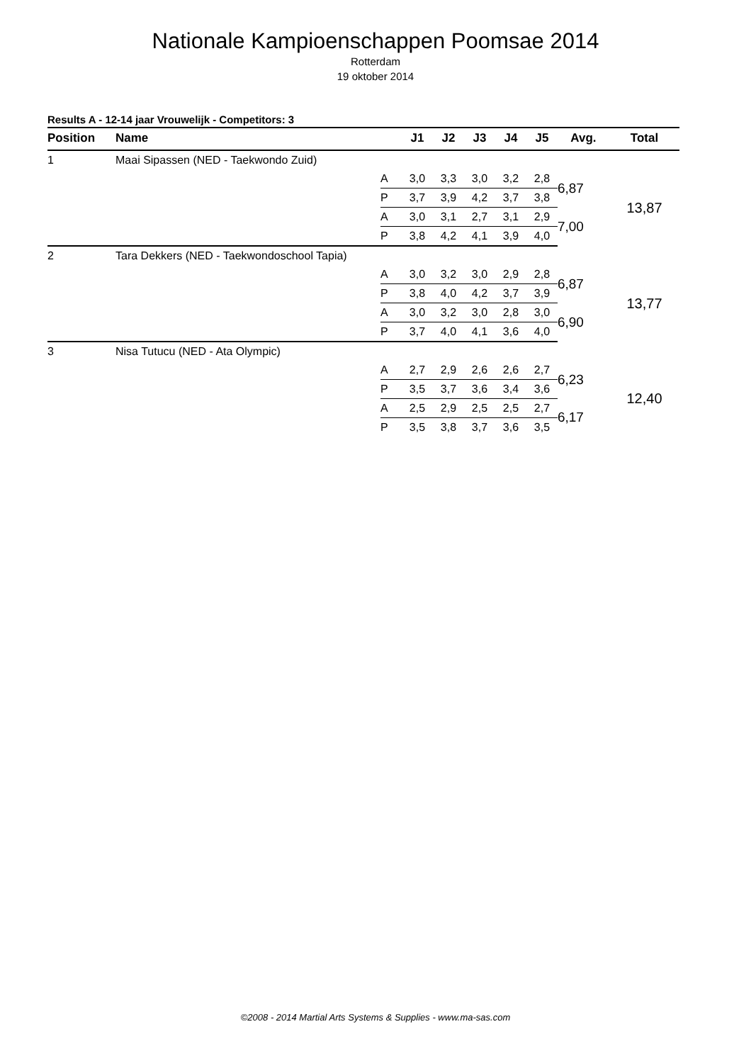Nationale Kampioenschappen Poomsae 2014
Rotterdam
19 oktober 2014
Results A - 12-14 jaar Vrouwelijk - Competitors: 3
| Position | Name | | J1 | J2 | J3 | J4 | J5 | Avg. | Total |
| --- | --- | --- | --- | --- | --- | --- | --- | --- | --- |
| 1 | Maai Sipassen (NED - Taekwondo Zuid) | | | | | | | | |
| | | A | 3,0 | 3,3 | 3,0 | 3,2 | 2,8 | 6,87 | 13,87 |
| | | P | 3,7 | 3,9 | 4,2 | 3,7 | 3,8 | | |
| | | A | 3,0 | 3,1 | 2,7 | 3,1 | 2,9 | 7,00 | |
| | | P | 3,8 | 4,2 | 4,1 | 3,9 | 4,0 | | |
| 2 | Tara Dekkers (NED - Taekwondoschool Tapia) | | | | | | | | |
| | | A | 3,0 | 3,2 | 3,0 | 2,9 | 2,8 | 6,87 | 13,77 |
| | | P | 3,8 | 4,0 | 4,2 | 3,7 | 3,9 | | |
| | | A | 3,0 | 3,2 | 3,0 | 2,8 | 3,0 | 6,90 | |
| | | P | 3,7 | 4,0 | 4,1 | 3,6 | 4,0 | | |
| 3 | Nisa Tutucu (NED - Ata Olympic) | | | | | | | | |
| | | A | 2,7 | 2,9 | 2,6 | 2,6 | 2,7 | 6,23 | 12,40 |
| | | P | 3,5 | 3,7 | 3,6 | 3,4 | 3,6 | | |
| | | A | 2,5 | 2,9 | 2,5 | 2,5 | 2,7 | 6,17 | |
| | | P | 3,5 | 3,8 | 3,7 | 3,6 | 3,5 | | |
©2008 - 2014 Martial Arts Systems & Supplies - www.ma-sas.com